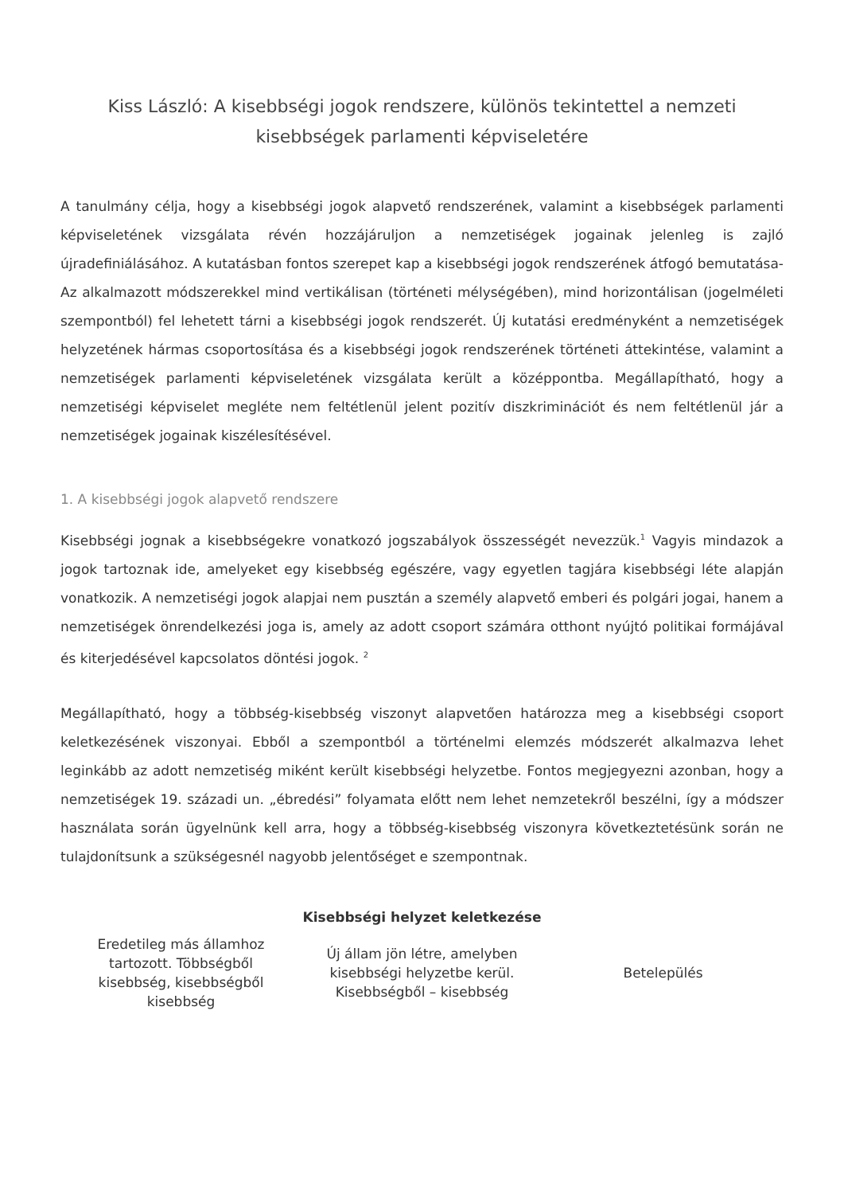Kiss László: A kisebbségi jogok rendszere, különös tekintettel a nemzeti kisebbségek parlamenti képviseletére
A tanulmány célja, hogy a kisebbségi jogok alapvető rendszerének, valamint a kisebbségek parlamenti képviseletének vizsgálata révén hozzájáruljon a nemzetiségek jogainak jelenleg is zajló újradefiniálásához. A kutatásban fontos szerepet kap a kisebbségi jogok rendszerének átfogó bemutatása- Az alkalmazott módszerekkel mind vertikálisan (történeti mélységében), mind horizontálisan (jogelméleti szempontból) fel lehetett tárni a kisebbségi jogok rendszerét. Új kutatási eredményként a nemzetiségek helyzetének hármas csoportosítása és a kisebbségi jogok rendszerének történeti áttekintése, valamint a nemzetiségek parlamenti képviseletének vizsgálata került a középpontba. Megállapítható, hogy a nemzetiségi képviselet megléte nem feltétlenül jelent pozitív diszkriminációt és nem feltétlenül jár a nemzetiségek jogainak kiszélesítésével.
1. A kisebbségi jogok alapvető rendszere
Kisebbségi jognak a kisebbségekre vonatkozó jogszabályok összességét nevezzük.<sup>1</sup> Vagyis mindazok a jogok tartoznak ide, amelyeket egy kisebbség egészére, vagy egyetlen tagjára kisebbségi léte alapján vonatkozik. A nemzetiségi jogok alapjai nem pusztán a személy alapvető emberi és polgári jogai, hanem a nemzetiségek önrendelkezési joga is, amely az adott csoport számára otthont nyújtó politikai formájával és kiterjedésével kapcsolatos döntési jogok. <sup>2</sup>
Megállapítható, hogy a többség-kisebbség viszonyt alapvetően határozza meg a kisebbségi csoport keletkezésének viszonyai. Ebből a szempontból a történelmi elemzés módszerét alkalmazva lehet leginkább az adott nemzetiség miként került kisebbségi helyzetbe. Fontos megjegyezni azonban, hogy a nemzetiségek 19. századi un. „ébredési” folyamata előtt nem lehet nemzetekről beszélni, így a módszer használata során ügyelnünk kell arra, hogy a többség-kisebbség viszonyra következtetésünk során ne tulajdonítsunk a szükségesnél nagyobb jelentőséget e szempontnak.
Kisebbségi helyzet keletkezése
| Eredetileg más államhoz tartozott. Többségből kisebbség, kisebbségből kisebbség | Új állam jön létre, amelyben kisebbségi helyzetbe kerül. Kisebbségből – kisebbség | Betelepülés |